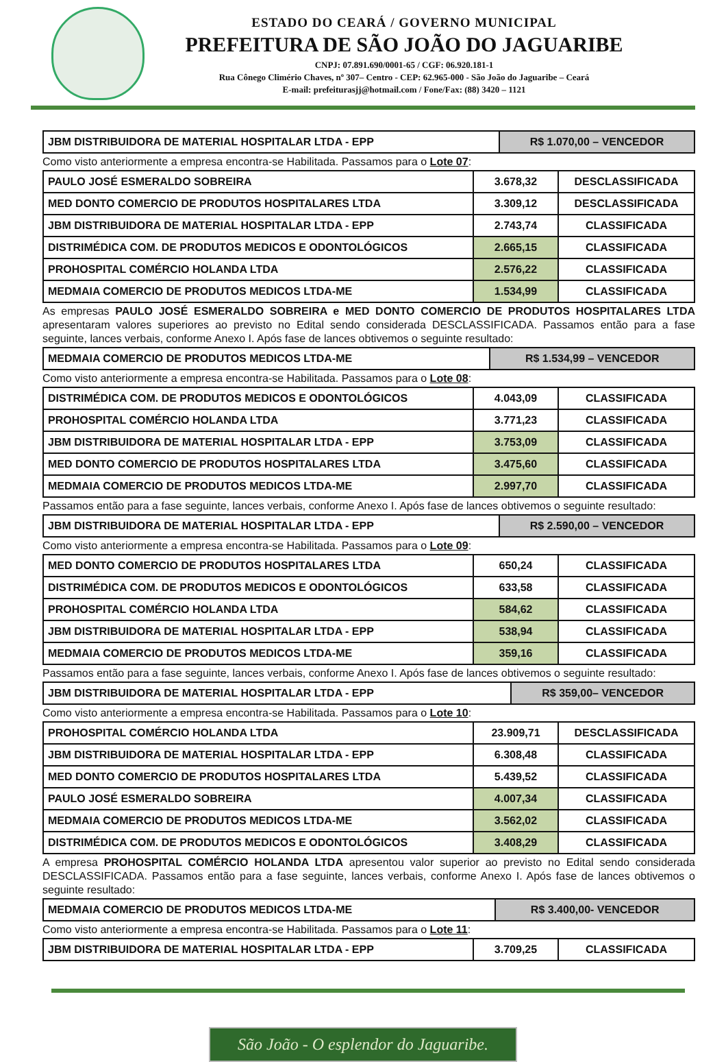ESTADO DO CEARÁ / GOVERNO MUNICIPAL
PREFEITURA DE SÃO JOÃO DO JAGUARIBE
CNPJ: 07.891.690/0001-65 / CGF: 06.920.181-1
Rua Cônego Climério Chaves, nº 307– Centro - CEP: 62.965-000 - São João do Jaguaribe – Ceará
E-mail: prefeiturasjj@hotmail.com / Fone/Fax: (88) 3420 – 1121
| JBM DISTRIBUIDORA DE MATERIAL HOSPITALAR LTDA - EPP | R$ 1.070,00 – VENCEDOR |
Como visto anteriormente a empresa encontra-se Habilitada. Passamos para o Lote 07:
| PAULO JOSÉ ESMERALDO SOBREIRA | 3.678,32 | DESCLASSIFICADA |
| MED DONTO COMERCIO DE PRODUTOS HOSPITALARES LTDA | 3.309,12 | DESCLASSIFICADA |
| JBM DISTRIBUIDORA DE MATERIAL HOSPITALAR LTDA - EPP | 2.743,74 | CLASSIFICADA |
| DISTRIMÉDICA COM. DE PRODUTOS MEDICOS E ODONTOLÓGICOS | 2.665,15 | CLASSIFICADA |
| PROHOSPITAL COMÉRCIO HOLANDA LTDA | 2.576,22 | CLASSIFICADA |
| MEDMAIA COMERCIO DE PRODUTOS MEDICOS LTDA-ME | 1.534,99 | CLASSIFICADA |
As empresas PAULO JOSÉ ESMERALDO SOBREIRA e MED DONTO COMERCIO DE PRODUTOS HOSPITALARES LTDA apresentaram valores superiores ao previsto no Edital sendo considerada DESCLASSIFICADA. Passamos então para a fase seguinte, lances verbais, conforme Anexo I. Após fase de lances obtivemos o seguinte resultado:
| MEDMAIA COMERCIO DE PRODUTOS MEDICOS LTDA-ME | R$ 1.534,99 – VENCEDOR |
Como visto anteriormente a empresa encontra-se Habilitada. Passamos para o Lote 08:
| DISTRIMÉDICA COM. DE PRODUTOS MEDICOS E ODONTOLÓGICOS | 4.043,09 | CLASSIFICADA |
| PROHOSPITAL COMÉRCIO HOLANDA LTDA | 3.771,23 | CLASSIFICADA |
| JBM DISTRIBUIDORA DE MATERIAL HOSPITALAR LTDA - EPP | 3.753,09 | CLASSIFICADA |
| MED DONTO COMERCIO DE PRODUTOS HOSPITALARES LTDA | 3.475,60 | CLASSIFICADA |
| MEDMAIA COMERCIO DE PRODUTOS MEDICOS LTDA-ME | 2.997,70 | CLASSIFICADA |
Passamos então para a fase seguinte, lances verbais, conforme Anexo I. Após fase de lances obtivemos o seguinte resultado:
| JBM DISTRIBUIDORA DE MATERIAL HOSPITALAR LTDA - EPP | R$ 2.590,00 – VENCEDOR |
Como visto anteriormente a empresa encontra-se Habilitada. Passamos para o Lote 09:
| MED DONTO COMERCIO DE PRODUTOS HOSPITALARES LTDA | 650,24 | CLASSIFICADA |
| DISTRIMÉDICA COM. DE PRODUTOS MEDICOS E ODONTOLÓGICOS | 633,58 | CLASSIFICADA |
| PROHOSPITAL COMÉRCIO HOLANDA LTDA | 584,62 | CLASSIFICADA |
| JBM DISTRIBUIDORA DE MATERIAL HOSPITALAR LTDA - EPP | 538,94 | CLASSIFICADA |
| MEDMAIA COMERCIO DE PRODUTOS MEDICOS LTDA-ME | 359,16 | CLASSIFICADA |
Passamos então para a fase seguinte, lances verbais, conforme Anexo I. Após fase de lances obtivemos o seguinte resultado:
| JBM DISTRIBUIDORA DE MATERIAL HOSPITALAR LTDA - EPP | R$ 359,00– VENCEDOR |
Como visto anteriormente a empresa encontra-se Habilitada. Passamos para o Lote 10:
| PROHOSPITAL COMÉRCIO HOLANDA LTDA | 23.909,71 | DESCLASSIFICADA |
| JBM DISTRIBUIDORA DE MATERIAL HOSPITALAR LTDA - EPP | 6.308,48 | CLASSIFICADA |
| MED DONTO COMERCIO DE PRODUTOS HOSPITALARES LTDA | 5.439,52 | CLASSIFICADA |
| PAULO JOSÉ ESMERALDO SOBREIRA | 4.007,34 | CLASSIFICADA |
| MEDMAIA COMERCIO DE PRODUTOS MEDICOS LTDA-ME | 3.562,02 | CLASSIFICADA |
| DISTRIMÉDICA COM. DE PRODUTOS MEDICOS E ODONTOLÓGICOS | 3.408,29 | CLASSIFICADA |
A empresa PROHOSPITAL COMÉRCIO HOLANDA LTDA apresentou valor superior ao previsto no Edital sendo considerada DESCLASSIFICADA. Passamos então para a fase seguinte, lances verbais, conforme Anexo I. Após fase de lances obtivemos o seguinte resultado:
| MEDMAIA COMERCIO DE PRODUTOS MEDICOS LTDA-ME | R$ 3.400,00- VENCEDOR |
Como visto anteriormente a empresa encontra-se Habilitada. Passamos para o Lote 11:
| JBM DISTRIBUIDORA DE MATERIAL HOSPITALAR LTDA - EPP | 3.709,25 | CLASSIFICADA |
São João - O esplendor do Jaguaribe.